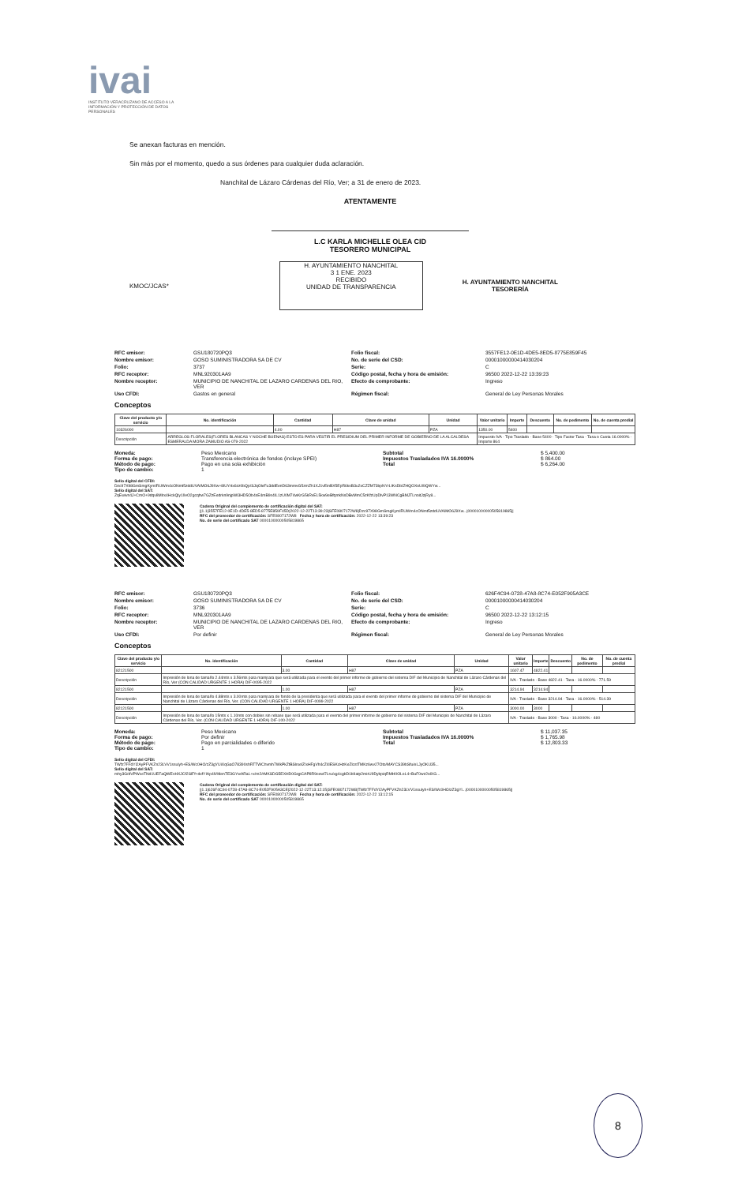ivai
INSTITUTO VERACRUZANO DE ACCESO A LA INFORMACIÓN Y PROTECCIÓN DE DATOS PERSONALES
Se anexan facturas en mención.
Sin más por el momento, quedo a sus órdenes para cualquier duda aclaración.
Nanchital de Lázaro Cárdenas del Río, Ver; a 31 de enero de 2023.
ATENTAMENTE
L.C KARLA MICHELLE OLEA CID
TESORERO MUNICIPAL
KMOC/JCAS*
H. AYUNTAMIENTO NANCHITAL
3 1 ENE. 2023
RECIBIDO
UNIDAD DE TRANSPARENCIA
H. AYUNTAMIENTO NANCHITAL
TESORERÍA
RFC emisor: GSU180720PQ3 Folio fiscal: 3557FE12-0E1D-4DE5-8ED5-8775E859F45 Nombre emisor: GOSO SUMINISTRADORA SA DE CV No. de serie del CSD: 00001000000414030204 Folio: 3737 Serie: C RFC receptor: MNL920301AA9 Código postal, fecha y hora de emisión: 96500 2022-12-22 13:39:23 Nombre receptor: MUNICIPIO DE NANCHITAL DE LAZARO CARDENAS DEL RIO, VER Efecto de comprobante: Ingreso Uso CFDI: Gastos en general Régimen fiscal: General de Ley Personas Morales
Conceptos
| Clave del producto y/o servicio | No. identificación | Cantidad | Clave de unidad | Unidad | Valor unitario | Importe | Descuento | No. de pedimento | No. de cuenta predial |
| --- | --- | --- | --- | --- | --- | --- | --- | --- | --- |
| 10326000 | | 4.00 | H87 | PZA | 1350.00 | 5400 | | | |
| Descripción | ARREGLOS FLORALES(FLORES BLANCAS Y NOCHE BUENAS) ESTO ES PARA VESTIR EL PRESIDIUM DEL PRIMER INFORME DE GOBIERNO DE LA ALCALDESA ESMERALDA MORA ZAMUDIO AS-079-2022 | | | | Impuesto IVA · Tipo Traslado · Base 5400 · Tipo Factor Tasa · Tasa o Cuota 16.0000% · Importe 864 | | | | |
Moneda: Peso Mexicano Subtotal $ 5,400.00 Forma de pago: Transferencia electrónica de fondos (incluye SPEI) Impuestos Trasladados IVA 16.0000% $ 864.00 Método de pago: Pago en una sola exhibición Total $ 6,264.00 Tipo de cambio: 1
Sello digital del CFDI:
Dzc97X98GmSmgKymIRUWm4cONmt5zddUVAIMO6J9Xw+8lUYrtx6zz0bQp/SJqOleFu3ddEenD63mmvG5zmZh1XJ1vEinBX5EpR6ksB3u2xCZZM73bpNYrLIKsDbIZHQOXoUI9QWYw...
Sello digital del SAT:
ZqEwivn4J+CmO+9dqv8Mlrx4HckQly19vO2gcqhw7GZzEedrkn9njpWl3HD5Ob4sE4mB9s4IL1zU0M74wKrG5kRvEL5kw9eBfqmkNsDBvMmC5zKfzUpDlvP13WNCgBMJTLnoitJzjRy8...
Cadena Original del complemento de certificación digital del SAT:
||1.1|3557FE12-0E1D-4DE5-8ED5-8775E859F45D|2022-12-22T13:39:23|SFE0807172W8|Dzc97X98GmSmgKymIRUWm4cONmt5zddUVAIMO6J9Xw...|00001000000505819865||
RFC del proveedor de certificación: SFE0807172W8 Fecha y hora de certificación: 2022-12-22 13:39:23
No. de serie del certificado SAT 00001000000505819865
RFC emisor: GSU180720PQ3 Folio fiscal: 626F4C94-0728-47A8-8C74-E052F905A3CE Nombre emisor: GOSO SUMINISTRADORA SA DE CV No. de serie del CSD: 00001000000414030204 Folio: 3736 Serie: C RFC receptor: MNL920301AA9 Código postal, fecha y hora de emisión: 96500 2022-12-22 13:12:15 Nombre receptor: MUNICIPIO DE NANCHITAL DE LAZARO CARDENAS DEL RIO, VER Efecto de comprobante: Ingreso Uso CFDI: Por definir Régimen fiscal: General de Ley Personas Morales
Conceptos
| Clave del producto y/o servicio | No. identificación | Cantidad | Clave de unidad | Unidad | Valor unitario | Importe | Descuento | No. de pedimento | No. de cuenta predial |
| --- | --- | --- | --- | --- | --- | --- | --- | --- | --- |
| 82121500 | | 3.00 | H87 | PZA | 1607.47 | 4822.41 | | | |
| Descripción | Impresión de lona de tamaño 2.44mts x 3.56mts para mampara que será utilizada para el evento del primer informe de gobierno del sistema DIF del Municipio de Nanchital de Lázaro Cárdenas del Río, Ver (CON CALIDAD URGENTE 1 HORA) DIF-0095-2022 | | | | IVA · Traslado · Base 4822.41 · Tasa · 16.0000% · 771.59 | | | | |
| 82121500 | | 1.00 | H87 | PZA | 3214.94 | 3214.94 | | | |
| Descripción | Impresión de lona de tamaño 4.88mts x 3.00mts para mampara de fondo de la presidenta que será utilizada para el evento del primer informe de gobierno del sistema DIF del Municipio de Nanchital de Lázaro Cárdenas del Río, Ver. (CON CALIDAD URGENTE 1 HORA) DIF-0099-2022 | | | | IVA · Traslado · Base 3214.94 · Tasa · 16.0000% · 514.39 | | | | |
| 82121500 | | 1.00 | H87 | PZA | 3000.00 | 3000 | | | |
| Descripción | Impresión de lona de tamaño 15mts x 1.10mts con dobles sin rebase que será utilizada para el evento del primer informe de gobierno del sistema DIF del Municipio de Nanchital de Lázaro Cárdenas del Río, Ver. (CON CALIDAD URGENTE 1 HORA) DIF-100-2022 | | | | IVA · Traslado · Base 3000 · Tasa · 16.0000% · 480 | | | | |
Moneda: Peso Mexicano Subtotal $ 11,037.35 Forma de pago: Por definir Impuestos Trasladados IVA 16.0000% $ 1,765.98 Método de pago: Pago en parcialidades o diferido Total $ 12,803.33 Tipo de cambio: 1
Sello digital del CFDI:
TWfz7FFdYl2AyPFVKZn23LVV1ssulyh+ES/Wc0HO/zZ3gYUiXqGaO78390shRTTWChvmh7WkPkZtBSlrxelZ/xHFgVh4cZ4lESKcHzKeZlcstTMKz6wv27Oto/MAYCS39bSfu/eLJyOKU35...
Sello digital del SAT:
mhy3G/dVPWceTNd1UEFaQWEvHXJCf2SlFf+dxfYIAp4lVMenTE3GYwARaL+x/m2/rMKSDG5EXHD0GqpCAP8R9cewl7Lru/xg4cgbD1b9atp2mirU9DybpiqRMH0OLoL4+BuF0wz2olXG...
Cadena Original del complemento de certificación digital del SAT:
||1.1|626F4C94-0728-47A8-8C74-E052F905A3CE|2022-12-22T13:12:15|SFE0807172W8|TWfz7FFdYl2AyPFVKZn23LVV1ssulyh+ES/Wc0HO/zZ3gYl...|00001000000505819865||
RFC del proveedor de certificación: SFE0807172W8 Fecha y hora de certificación: 2022-12-22 13:12:15
No. de serie del certificado SAT 00001000000505819865
8